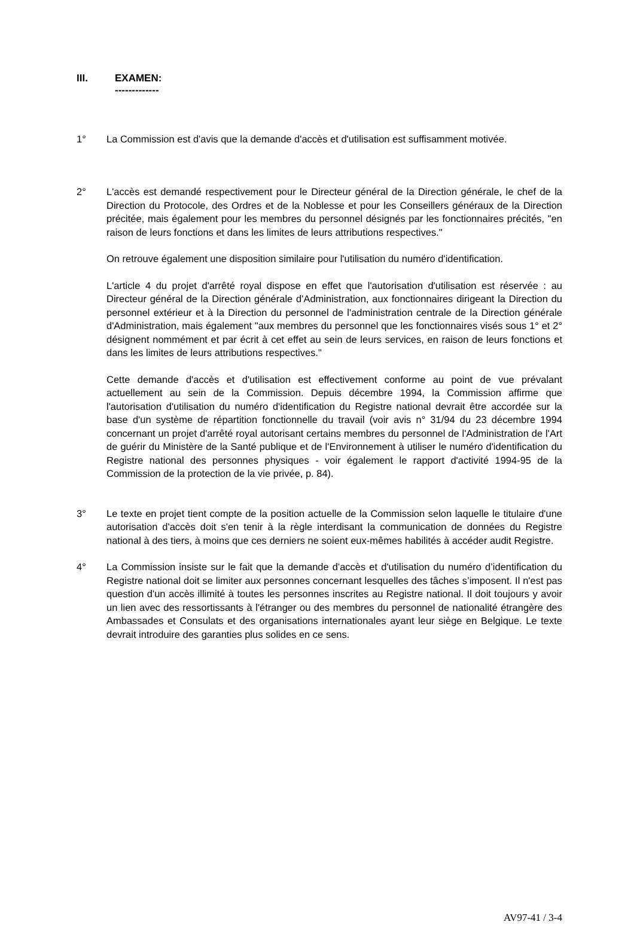III. EXAMEN:
-------------
1° La Commission est d'avis que la demande d'accès et d'utilisation est suffisamment motivée.
2° L'accès est demandé respectivement pour le Directeur général de la Direction générale, le chef de la Direction du Protocole, des Ordres et de la Noblesse et pour les Conseillers généraux de la Direction précitée, mais également pour les membres du personnel désignés par les fonctionnaires précités, "en raison de leurs fonctions et dans les limites de leurs attributions respectives."
On retrouve également une disposition similaire pour l'utilisation du numéro d'identification.
L'article 4 du projet d'arrêté royal dispose en effet que l'autorisation d'utilisation est réservée : au Directeur général de la Direction générale d'Administration, aux fonctionnaires dirigeant la Direction du personnel extérieur et à la Direction du personnel de l'administration centrale de la Direction générale d'Administration, mais également "aux membres du personnel que les fonctionnaires visés sous 1° et 2° désignent nommément et par écrit à cet effet au sein de leurs services, en raison de leurs fonctions et dans les limites de leurs attributions respectives."
Cette demande d'accès et d'utilisation est effectivement conforme au point de vue prévalant actuellement au sein de la Commission. Depuis décembre 1994, la Commission affirme que l'autorisation d'utilisation du numéro d'identification du Registre national devrait être accordée sur la base d'un système de répartition fonctionnelle du travail (voir avis n° 31/94 du 23 décembre 1994 concernant un projet d'arrêté royal autorisant certains membres du personnel de l'Administration de l'Art de guérir du Ministère de la Santé publique et de l'Environnement à utiliser le numéro d'identification du Registre national des personnes physiques - voir également le rapport d'activité 1994-95 de la Commission de la protection de la vie privée, p. 84).
3° Le texte en projet tient compte de la position actuelle de la Commission selon laquelle le titulaire d'une autorisation d'accès doit s'en tenir à la règle interdisant la communication de données du Registre national à des tiers, à moins que ces derniers ne soient eux-mêmes habilités à accéder audit Registre.
4° La Commission insiste sur le fait que la demande d'accès et d'utilisation du numéro d’identification du Registre national doit se limiter aux personnes concernant lesquelles des tâches s’imposent. Il n'est pas question d'un accès illimité à toutes les personnes inscrites au Registre national. Il doit toujours y avoir un lien avec des ressortissants à l'étranger ou des membres du personnel de nationalité étrangère des Ambassades et Consulats et des organisations internationales ayant leur siège en Belgique. Le texte devrait introduire des garanties plus solides en ce sens.
AV97-41 / 3-4